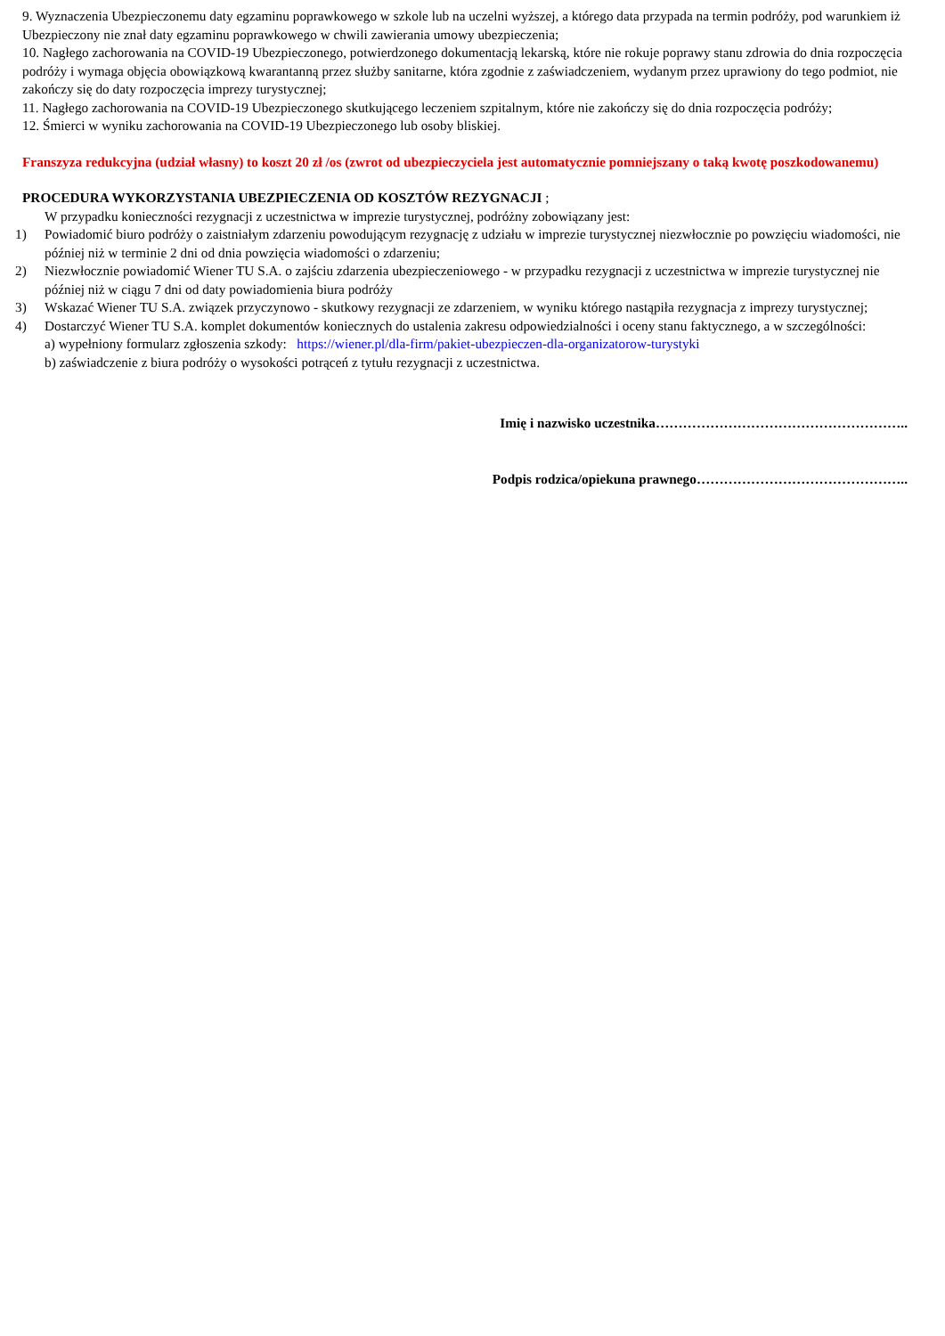9. Wyznaczenia Ubezpieczonemu daty egzaminu poprawkowego w szkole lub na uczelni wyższej, a którego data przypada na termin podróży, pod warunkiem iż Ubezpieczony nie znał daty egzaminu poprawkowego w chwili zawierania umowy ubezpieczenia;
10. Nagłego zachorowania na COVID-19 Ubezpieczonego, potwierdzonego dokumentacją lekarską, które nie rokuje poprawy stanu zdrowia do dnia rozpoczęcia podróży i wymaga objęcia obowiązkową kwarantanną przez służby sanitarne, która zgodnie z zaświadczeniem, wydanym przez uprawiony do tego podmiot, nie zakończy się do daty rozpoczęcia imprezy turystycznej;
11. Nagłego zachorowania na COVID-19 Ubezpieczonego skutkującego leczeniem szpitalnym, które nie zakończy się do dnia rozpoczęcia podróży;
12. Śmierci w wyniku zachorowania na COVID-19 Ubezpieczonego lub osoby bliskiej.
Franszyza redukcyjna (udział własny) to koszt 20 zł /os (zwrot od ubezpieczyciela jest automatycznie pomniejszany o taką kwotę poszkodowanemu)
PROCEDURA WYKORZYSTANIA UBEZPIECZENIA OD KOSZTÓW REZYGNACJI ;
W przypadku konieczności rezygnacji z uczestnictwa w imprezie turystycznej, podróżny zobowiązany jest:
1) Powiadomić biuro podróży o zaistniałym zdarzeniu powodującym rezygnację z udziału w imprezie turystycznej niezwłocznie po powzięciu wiadomości, nie później niż w terminie 2 dni od dnia powzięcia wiadomości o zdarzeniu;
2) Niezwłocznie powiadomić Wiener TU S.A. o zajściu zdarzenia ubezpieczeniowego - w przypadku rezygnacji z uczestnictwa w imprezie turystycznej nie później niż w ciągu 7 dni od daty powiadomienia biura podróży
3) Wskazać Wiener TU S.A. związek przyczynowo - skutkowy rezygnacji ze zdarzeniem, w wyniku którego nastąpiła rezygnacja z imprezy turystycznej;
4) Dostarczyć Wiener TU S.A. komplet dokumentów koniecznych do ustalenia zakresu odpowiedzialności i oceny stanu faktycznego, a w szczególności:
a) wypełniony formularz zgłoszenia szkody: https://wiener.pl/dla-firm/pakiet-ubezpieczen-dla-organizatorow-turystyki
b) zaświadczenie z biura podróży o wysokości potrąceń z tytułu rezygnacji z uczestnictwa.
Imię i nazwisko uczestnika………………………………………………..
Podpis rodzica/opiekuna prawnego………………………………………..